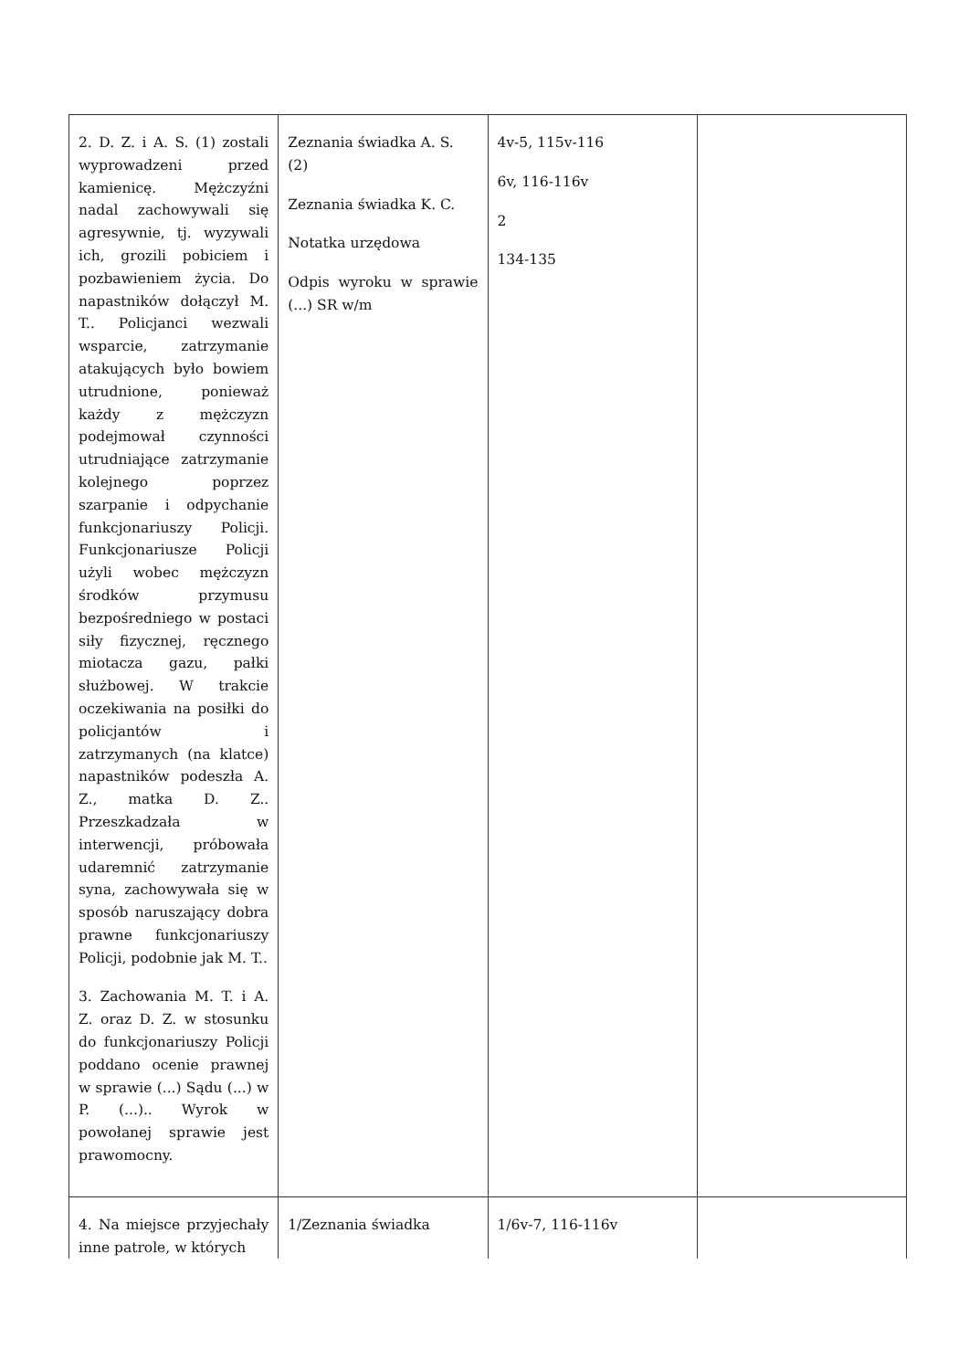| 2. D. Z. i A. S. (1) zostali wyprowadzeni przed kamienicę. Mężczyźni nadal zachowywali się agresywnie, tj. wyzywali ich, grozili pobiciem i pozbawieniem życia. Do napastników dołączył M. T.. Policjanci wezwali wsparcie, zatrzymanie atakujących było bowiem utrudnione, ponieważ każdy z mężczyzn podejmował czynności utrudniające zatrzymanie kolejnego poprzez szarpanie i odpychanie funkcjonariuszy Policji. Funkcjonariusze Policji użyli wobec mężczyzn środków przymusu bezpośredniego w postaci siły fizycznej, ręcznego miotacza gazu, pałki służbowej. W trakcie oczekiwania na posiłki do policjantów i zatrzymanych (na klatce) napastników podeszła A. Z., matka D. Z.. Przeszkadzała w interwencji, próbowała udaremnić zatrzymanie syna, zachowywała się w sposób naruszający dobra prawne funkcjonariuszy Policji, podobnie jak M. T.. 3. Zachowania M. T. i A. Z. oraz D. Z. w stosunku do funkcjonariuszy Policji poddano ocenie prawnej w sprawie (...) Sądu (...) w P. (...).. Wyrok w powołanej sprawie jest prawomocny. | Zeznania świadka A. S. (2) Zeznania świadka K. C. Notatka urzędowa Odpis wyroku w sprawie (...) SR w/m | 4v-5, 115v-116 6v, 116-116v 2 134-135 | |
| 4. Na miejsce przyjechały inne patrole, w których | 1/Zeznania świadka | 1/6v-7, 116-116v | |